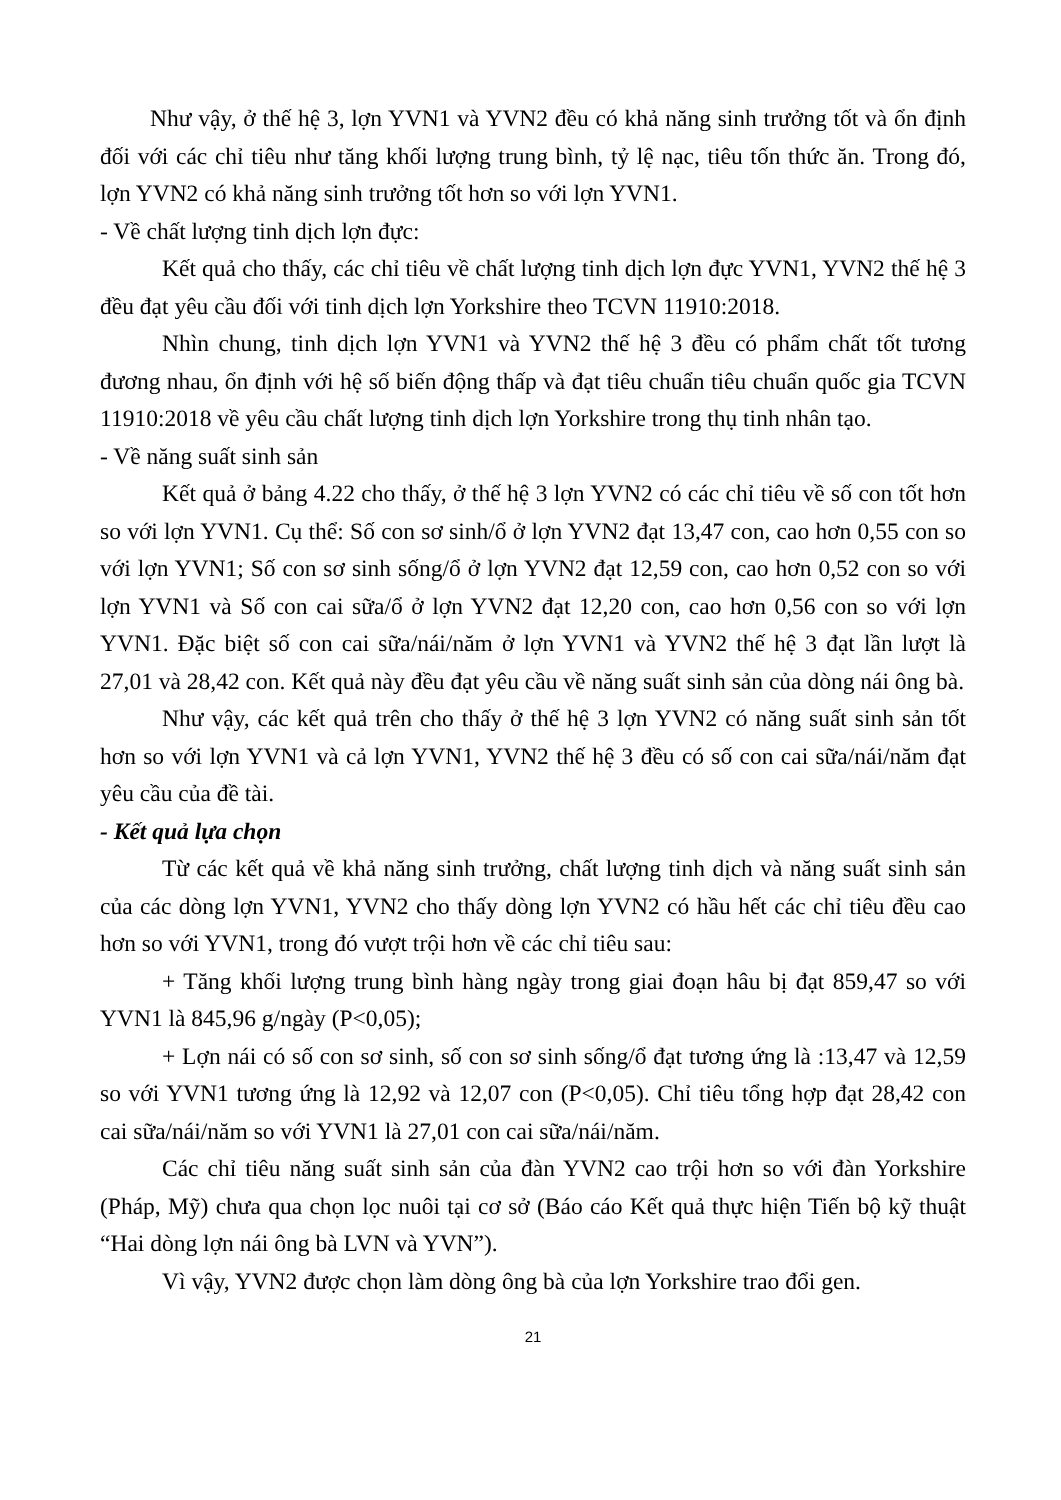Như vậy, ở thế hệ 3, lợn YVN1 và YVN2 đều có khả năng sinh trưởng tốt và ổn định đối với các chỉ tiêu như tăng khối lượng trung bình, tỷ lệ nạc, tiêu tốn thức ăn. Trong đó, lợn YVN2 có khả năng sinh trưởng tốt hơn so với lợn YVN1.
- Về chất lượng tinh dịch lợn đực:
Kết quả cho thấy, các chỉ tiêu về chất lượng tinh dịch lợn đực YVN1, YVN2 thế hệ 3 đều đạt yêu cầu đối với tinh dịch lợn Yorkshire theo TCVN 11910:2018.
Nhìn chung, tinh dịch lợn YVN1 và YVN2 thế hệ 3 đều có phẩm chất tốt tương đương nhau, ổn định với hệ số biến động thấp và đạt tiêu chuẩn tiêu chuẩn quốc gia TCVN 11910:2018 về yêu cầu chất lượng tinh dịch lợn Yorkshire trong thụ tinh nhân tạo.
- Về năng suất sinh sản
Kết quả ở bảng 4.22 cho thấy, ở thế hệ 3 lợn YVN2 có các chỉ tiêu về số con tốt hơn so với lợn YVN1. Cụ thể: Số con sơ sinh/ổ ở lợn YVN2 đạt 13,47 con, cao hơn 0,55 con so với lợn YVN1; Số con sơ sinh sống/ổ ở lợn YVN2 đạt 12,59 con, cao hơn 0,52 con so với lợn YVN1 và Số con cai sữa/ổ ở lợn YVN2 đạt 12,20 con, cao hơn 0,56 con so với lợn YVN1. Đặc biệt số con cai sữa/nái/năm ở lợn YVN1 và YVN2 thế hệ 3 đạt lần lượt là 27,01 và 28,42 con. Kết quả này đều đạt yêu cầu về năng suất sinh sản của dòng nái ông bà.
Như vậy, các kết quả trên cho thấy ở thế hệ 3 lợn YVN2 có năng suất sinh sản tốt hơn so với lợn YVN1 và cả lợn YVN1, YVN2 thế hệ 3 đều có số con cai sữa/nái/năm đạt yêu cầu của đề tài.
- Kết quả lựa chọn
Từ các kết quả về khả năng sinh trưởng, chất lượng tinh dịch và năng suất sinh sản của các dòng lợn YVN1, YVN2 cho thấy dòng lợn YVN2 có hầu hết các chỉ tiêu đều cao hơn so với YVN1, trong đó vượt trội hơn về các chỉ tiêu sau:
+ Tăng khối lượng trung bình hàng ngày trong giai đoạn hâu bị đạt 859,47 so với YVN1 là 845,96 g/ngày (P<0,05);
+ Lợn nái có số con sơ sinh, số con sơ sinh sống/ổ đạt tương ứng là :13,47 và 12,59 so với YVN1 tương ứng là 12,92 và 12,07 con (P<0,05). Chỉ tiêu tổng hợp đạt 28,42 con cai sữa/nái/năm so với YVN1 là 27,01 con cai sữa/nái/năm.
Các chỉ tiêu năng suất sinh sản của đàn YVN2 cao trội hơn so với đàn Yorkshire (Pháp, Mỹ) chưa qua chọn lọc nuôi tại cơ sở (Báo cáo Kết quả thực hiện Tiến bộ kỹ thuật “Hai dòng lợn nái ông bà LVN và YVN”).
Vì vậy, YVN2 được chọn làm dòng ông bà của lợn Yorkshire trao đổi gen.
21